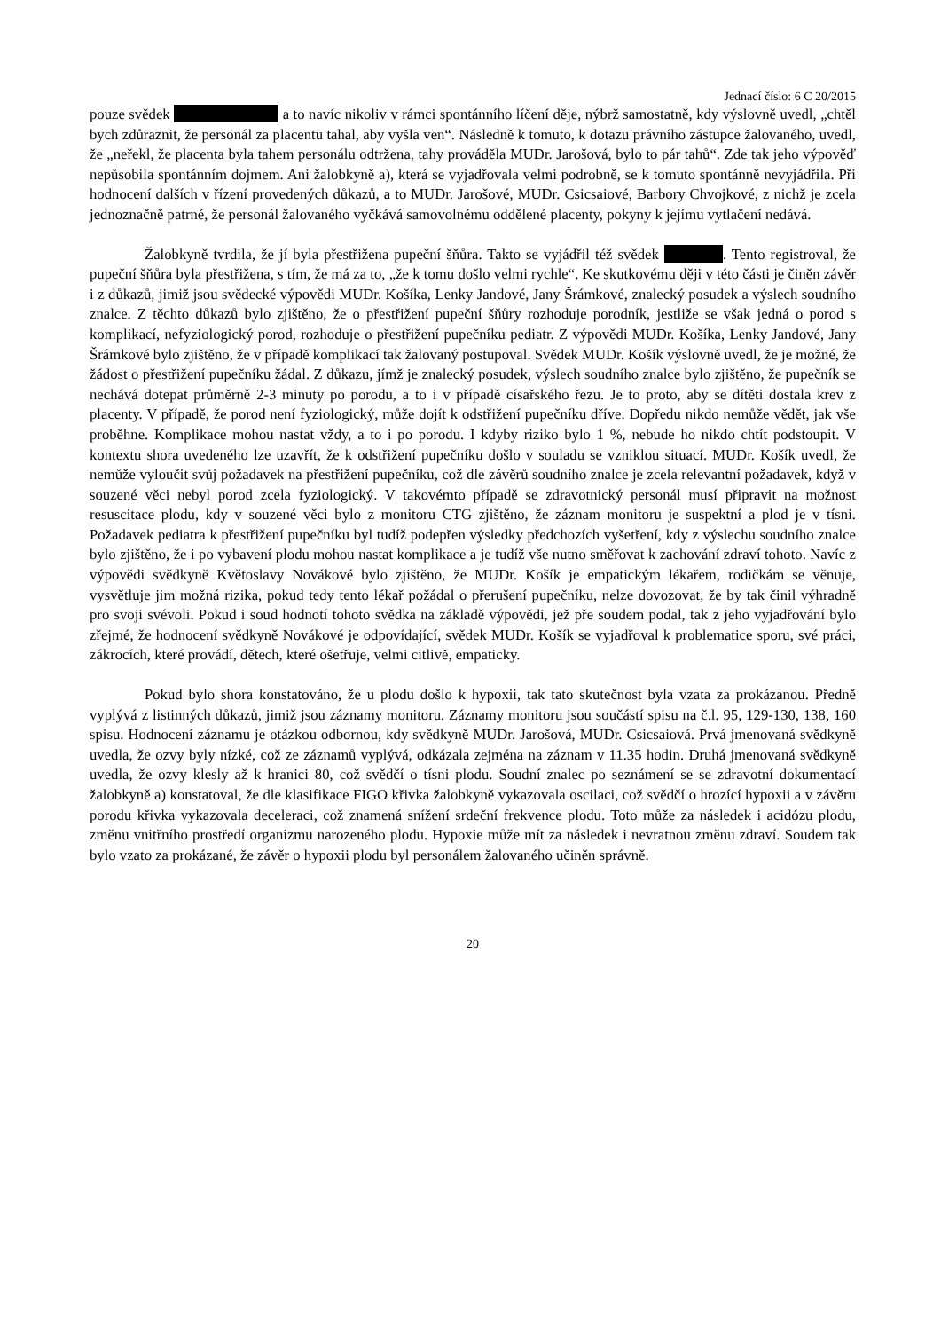Jednací číslo: 6 C 20/2015
pouze svědek a to navíc nikoliv v rámci spontánního líčení děje, nýbrž samostatně, kdy výslovně uvedl, „chtěl bych zdůraznit, že personál za placentu tahal, aby vyšla ven“. Následně k tomuto, k dotazu právního zástupce žalovaného, uvedl, že „neřekl, že placenta byla tahem personálu odtržena, tahy prováděla MUDr. Jarošová, bylo to pár tahů“. Zde tak jeho výpověď nepůsobila spontánním dojmem. Ani žalobkyně a), která se vyjadřovala velmi podrobně, se k tomuto spontánně nevyjádřila. Při hodnocení dalších v řízení provedených důkazů, a to MUDr. Jarošové, MUDr. Csicsaiové, Barbory Chvojkové, z nichž je zcela jednoznačně patrné, že personál žalovaného vyčkává samovolnému oddělené placenty, pokyny k jejímu vytlačení nedává.
Žalobkyně tvrdila, že jí byla přestřižena pupeční šňůra. Takto se vyjádřil též svědek . Tento registroval, že pupeční šňůra byla přestřižena, s tím, že má za to, „že k tomu došlo velmi rychle“. Ke skutkovému ději v této části je činěn závěr i z důkazů, jimiž jsou svědecké výpovědi MUDr. Košíka, Lenky Jandové, Jany Šrámkové, znalecký posudek a výslech soudního znalce. Z těchto důkazů bylo zjištěno, že o přestřižení pupeční šňůry rozhoduje porodník, jestliže se však jedná o porod s komplikací, nefyziologický porod, rozhoduje o přestřižení pupečníku pediatr. Z výpovědi MUDr. Košíka, Lenky Jandové, Jany Šrámkové bylo zjištěno, že v případě komplikací tak žalovaný postupoval. Svědek MUDr. Košík výslovně uvedl, že je možné, že žádost o přestřižení pupečníku žádal. Z důkazu, jímž je znalecký posudek, výslech soudního znalce bylo zjištěno, že pupečník se nechává dotepat průměrně 2-3 minuty po porodu, a to i v případě císařského řezu. Je to proto, aby se dítěti dostala krev z placenty. V případě, že porod není fyziologický, může dojít k odstřižení pupečníku dříve. Dopředu nikdo nemůže vědět, jak vše proběhne. Komplikace mohou nastat vždy, a to i po porodu. I kdyby riziko bylo 1 %, nebude ho nikdo chtít podstoupit. V kontextu shora uvedeného lze uzavřít, že k odstřižení pupečníku došlo v souladu se vzniklou situací. MUDr. Košík uvedl, že nemůže vyloučit svůj požadavek na přestřižení pupečníku, což dle závěrů soudního znalce je zcela relevantní požadavek, když v souzené věci nebyl porod zcela fyziologický. V takovémto případě se zdravotnický personál musí připravit na možnost resuscitace plodu, kdy v souzené věci bylo z monitoru CTG zjištěno, že záznam monitoru je suspektní a plod je v tísni. Požadavek pediatra k přestřižení pupečníku byl tudíž podepřen výsledky předchozích vyšetření, kdy z výslechu soudního znalce bylo zjištěno, že i po vybavení plodu mohou nastat komplikace a je tudíž vše nutno směřovat k zachování zdraví tohoto. Navíc z výpovědi svědkyně Květoslavy Novákové bylo zjištěno, že MUDr. Košík je empatickým lékařem, rodičkám se věnuje, vysvětluje jim možná rizika, pokud tedy tento lékař požádal o přerušení pupečníku, nelze dovozovat, že by tak činil výhradně pro svoji svévoli. Pokud i soud hodnotí tohoto svědka na základě výpovědi, jež pře soudem podal, tak z jeho vyjadřování bylo zřejmé, že hodnocení svědkyně Novákové je odpovídající, svědek MUDr. Košík se vyjadřoval k problematice sporu, své práci, zákrocích, které provádí, dětech, které ošetřuje, velmi citlivě, empaticky.
Pokud bylo shora konstatováno, že u plodu došlo k hypoxii, tak tato skutečnost byla vzata za prokázanou. Předně vyplývá z listinných důkazů, jimiž jsou záznamy monitoru. Záznamy monitoru jsou součástí spisu na č.l. 95, 129-130, 138, 160 spisu. Hodnocení záznamu je otázkou odbornou, kdy svědkyně MUDr. Jarošová, MUDr. Csicsaiová. Prvá jmenovaná svědkyně uvedla, že ozvy byly nízké, což ze záznamů vyplývá, odkázala zejména na záznam v 11.35 hodin. Druhá jmenovaná svědkyně uvedla, že ozvy klesly až k hranici 80, což svědčí o tísni plodu. Soudní znalec po seznámení se se zdravotní dokumentací žalobkyně a) konstatoval, že dle klasifikace FIGO křivka žalobkyně vykazovala oscilaci, což svědčí o hrozící hypoxii a v závěru porodu křivka vykazovala deceleraci, což znamená snížení srdeční frekvence plodu. Toto může za následek i acidózu plodu, změnu vnitřního prostředí organizmu narozeného plodu. Hypoxie může mít za následek i nevratnou změnu zdraví. Soudem tak bylo vzato za prokázané, že závěr o hypoxii plodu byl personálem žalovaného učiněn správně.
20